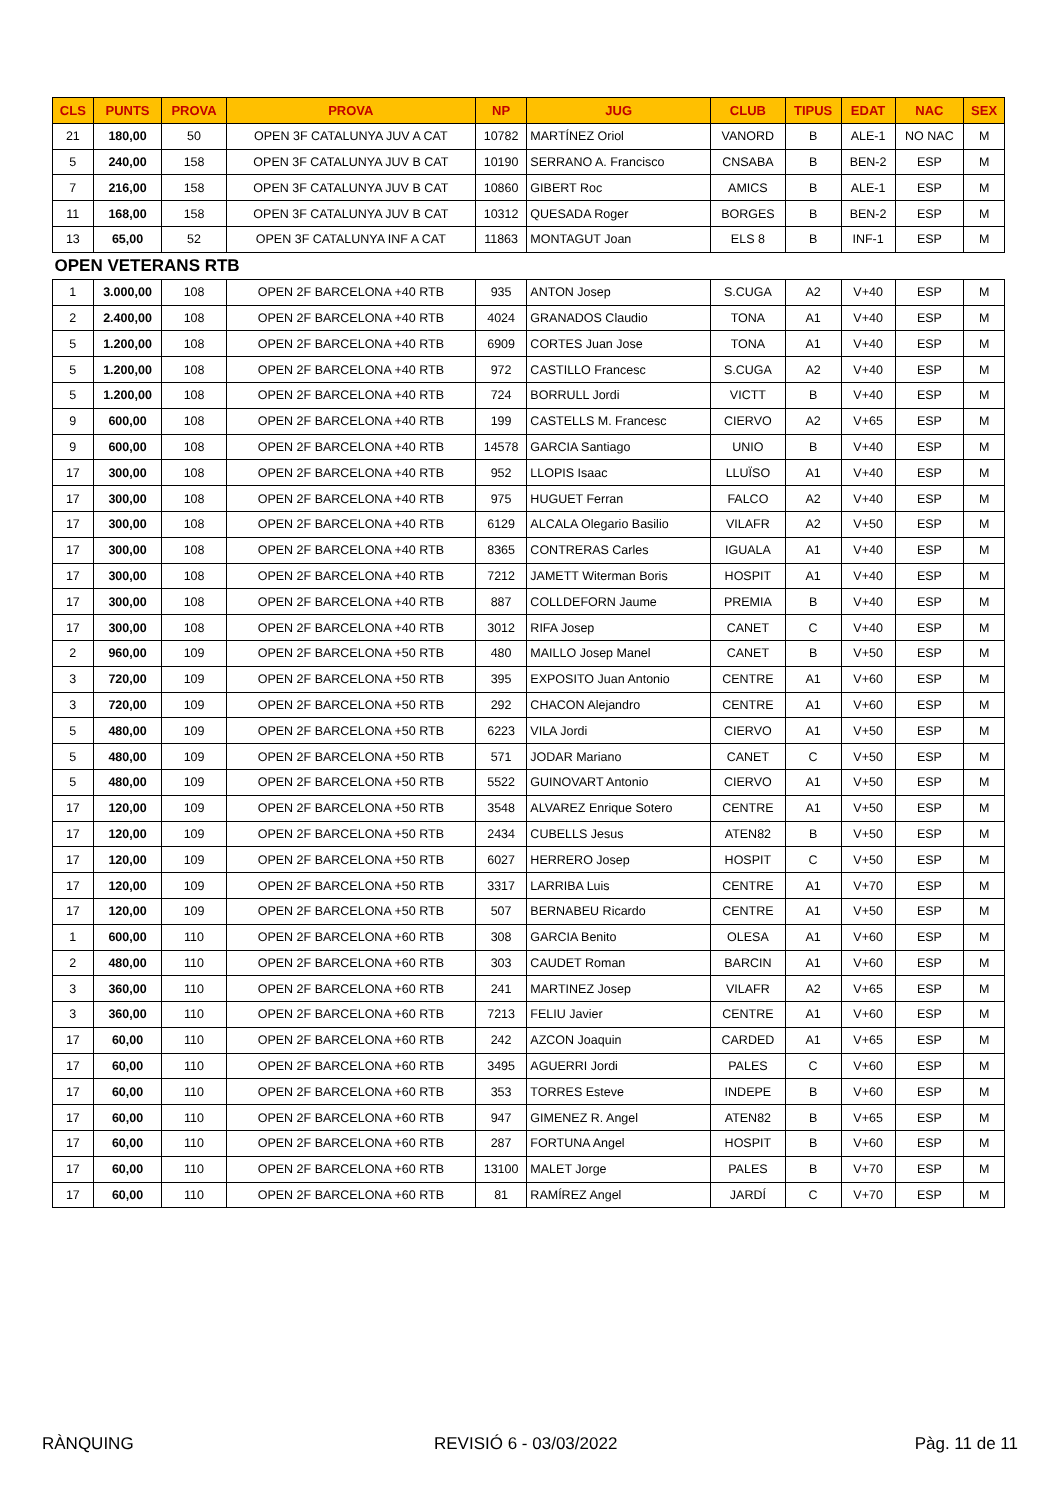| CLS | PUNTS | PROVA | PROVA | NP | JUG | CLUB | TIPUS | EDAT | NAC | SEX |
| --- | --- | --- | --- | --- | --- | --- | --- | --- | --- | --- |
| 21 | 180,00 | 50 | OPEN 3F CATALUNYA JUV A CAT | 10782 | MARTÍNEZ Oriol | VANORD | B | ALE-1 | NO NAC | M |
| 5 | 240,00 | 158 | OPEN 3F CATALUNYA JUV B CAT | 10190 | SERRANO A. Francisco | CNSABA | B | BEN-2 | ESP | M |
| 7 | 216,00 | 158 | OPEN 3F CATALUNYA JUV B CAT | 10860 | GIBERT Roc | AMICS | B | ALE-1 | ESP | M |
| 11 | 168,00 | 158 | OPEN 3F CATALUNYA JUV B CAT | 10312 | QUESADA Roger | BORGES | B | BEN-2 | ESP | M |
| 13 | 65,00 | 52 | OPEN 3F CATALUNYA INF A CAT | 11863 | MONTAGUT Joan | ELS 8 | B | INF-1 | ESP | M |
| OPEN VETERANS RTB | | | | | | | | | | |
| 1 | 3.000,00 | 108 | OPEN 2F BARCELONA +40 RTB | 935 | ANTON Josep | S.CUGA | A2 | V+40 | ESP | M |
| 2 | 2.400,00 | 108 | OPEN 2F BARCELONA +40 RTB | 4024 | GRANADOS Claudio | TONA | A1 | V+40 | ESP | M |
| 5 | 1.200,00 | 108 | OPEN 2F BARCELONA +40 RTB | 6909 | CORTES Juan Jose | TONA | A1 | V+40 | ESP | M |
| 5 | 1.200,00 | 108 | OPEN 2F BARCELONA +40 RTB | 972 | CASTILLO Francesc | S.CUGA | A2 | V+40 | ESP | M |
| 5 | 1.200,00 | 108 | OPEN 2F BARCELONA +40 RTB | 724 | BORRULL Jordi | VICTT | B | V+40 | ESP | M |
| 9 | 600,00 | 108 | OPEN 2F BARCELONA +40 RTB | 199 | CASTELLS M. Francesc | CIERVO | A2 | V+65 | ESP | M |
| 9 | 600,00 | 108 | OPEN 2F BARCELONA +40 RTB | 14578 | GARCIA Santiago | UNIO | B | V+40 | ESP | M |
| 17 | 300,00 | 108 | OPEN 2F BARCELONA +40 RTB | 952 | LLOPIS Isaac | LLUÏSO | A1 | V+40 | ESP | M |
| 17 | 300,00 | 108 | OPEN 2F BARCELONA +40 RTB | 975 | HUGUET Ferran | FALCO | A2 | V+40 | ESP | M |
| 17 | 300,00 | 108 | OPEN 2F BARCELONA +40 RTB | 6129 | ALCALA Olegario Basilio | VILAFR | A2 | V+50 | ESP | M |
| 17 | 300,00 | 108 | OPEN 2F BARCELONA +40 RTB | 8365 | CONTRERAS Carles | IGUALA | A1 | V+40 | ESP | M |
| 17 | 300,00 | 108 | OPEN 2F BARCELONA +40 RTB | 7212 | JAMETT Witerman Boris | HOSPIT | A1 | V+40 | ESP | M |
| 17 | 300,00 | 108 | OPEN 2F BARCELONA +40 RTB | 887 | COLLDEFORN Jaume | PREMIA | B | V+40 | ESP | M |
| 17 | 300,00 | 108 | OPEN 2F BARCELONA +40 RTB | 3012 | RIFA Josep | CANET | C | V+40 | ESP | M |
| 2 | 960,00 | 109 | OPEN 2F BARCELONA +50 RTB | 480 | MAILLO Josep Manel | CANET | B | V+50 | ESP | M |
| 3 | 720,00 | 109 | OPEN 2F BARCELONA +50 RTB | 395 | EXPOSITO Juan Antonio | CENTRE | A1 | V+60 | ESP | M |
| 3 | 720,00 | 109 | OPEN 2F BARCELONA +50 RTB | 292 | CHACON Alejandro | CENTRE | A1 | V+60 | ESP | M |
| 5 | 480,00 | 109 | OPEN 2F BARCELONA +50 RTB | 6223 | VILA Jordi | CIERVO | A1 | V+50 | ESP | M |
| 5 | 480,00 | 109 | OPEN 2F BARCELONA +50 RTB | 571 | JODAR Mariano | CANET | C | V+50 | ESP | M |
| 5 | 480,00 | 109 | OPEN 2F BARCELONA +50 RTB | 5522 | GUINOVART Antonio | CIERVO | A1 | V+50 | ESP | M |
| 17 | 120,00 | 109 | OPEN 2F BARCELONA +50 RTB | 3548 | ALVAREZ Enrique Sotero | CENTRE | A1 | V+50 | ESP | M |
| 17 | 120,00 | 109 | OPEN 2F BARCELONA +50 RTB | 2434 | CUBELLS Jesus | ATEN82 | B | V+50 | ESP | M |
| 17 | 120,00 | 109 | OPEN 2F BARCELONA +50 RTB | 6027 | HERRERO Josep | HOSPIT | C | V+50 | ESP | M |
| 17 | 120,00 | 109 | OPEN 2F BARCELONA +50 RTB | 3317 | LARRIBA Luis | CENTRE | A1 | V+70 | ESP | M |
| 17 | 120,00 | 109 | OPEN 2F BARCELONA +50 RTB | 507 | BERNABEU Ricardo | CENTRE | A1 | V+50 | ESP | M |
| 1 | 600,00 | 110 | OPEN 2F BARCELONA +60 RTB | 308 | GARCIA Benito | OLESA | A1 | V+60 | ESP | M |
| 2 | 480,00 | 110 | OPEN 2F BARCELONA +60 RTB | 303 | CAUDET Roman | BARCIN | A1 | V+60 | ESP | M |
| 3 | 360,00 | 110 | OPEN 2F BARCELONA +60 RTB | 241 | MARTINEZ Josep | VILAFR | A2 | V+65 | ESP | M |
| 3 | 360,00 | 110 | OPEN 2F BARCELONA +60 RTB | 7213 | FELIU Javier | CENTRE | A1 | V+60 | ESP | M |
| 17 | 60,00 | 110 | OPEN 2F BARCELONA +60 RTB | 242 | AZCON Joaquin | CARDED | A1 | V+65 | ESP | M |
| 17 | 60,00 | 110 | OPEN 2F BARCELONA +60 RTB | 3495 | AGUERRI Jordi | PALES | C | V+60 | ESP | M |
| 17 | 60,00 | 110 | OPEN 2F BARCELONA +60 RTB | 353 | TORRES Esteve | INDEPE | B | V+60 | ESP | M |
| 17 | 60,00 | 110 | OPEN 2F BARCELONA +60 RTB | 947 | GIMENEZ R. Angel | ATEN82 | B | V+65 | ESP | M |
| 17 | 60,00 | 110 | OPEN 2F BARCELONA +60 RTB | 287 | FORTUNA Angel | HOSPIT | B | V+60 | ESP | M |
| 17 | 60,00 | 110 | OPEN 2F BARCELONA +60 RTB | 13100 | MALET Jorge | PALES | B | V+70 | ESP | M |
| 17 | 60,00 | 110 | OPEN 2F BARCELONA +60 RTB | 81 | RAMÍREZ Angel | JARDÍ | C | V+70 | ESP | M |
RÀNQUING REVISIÓ 6 - 03/03/2022 Pàg. 11 de 11